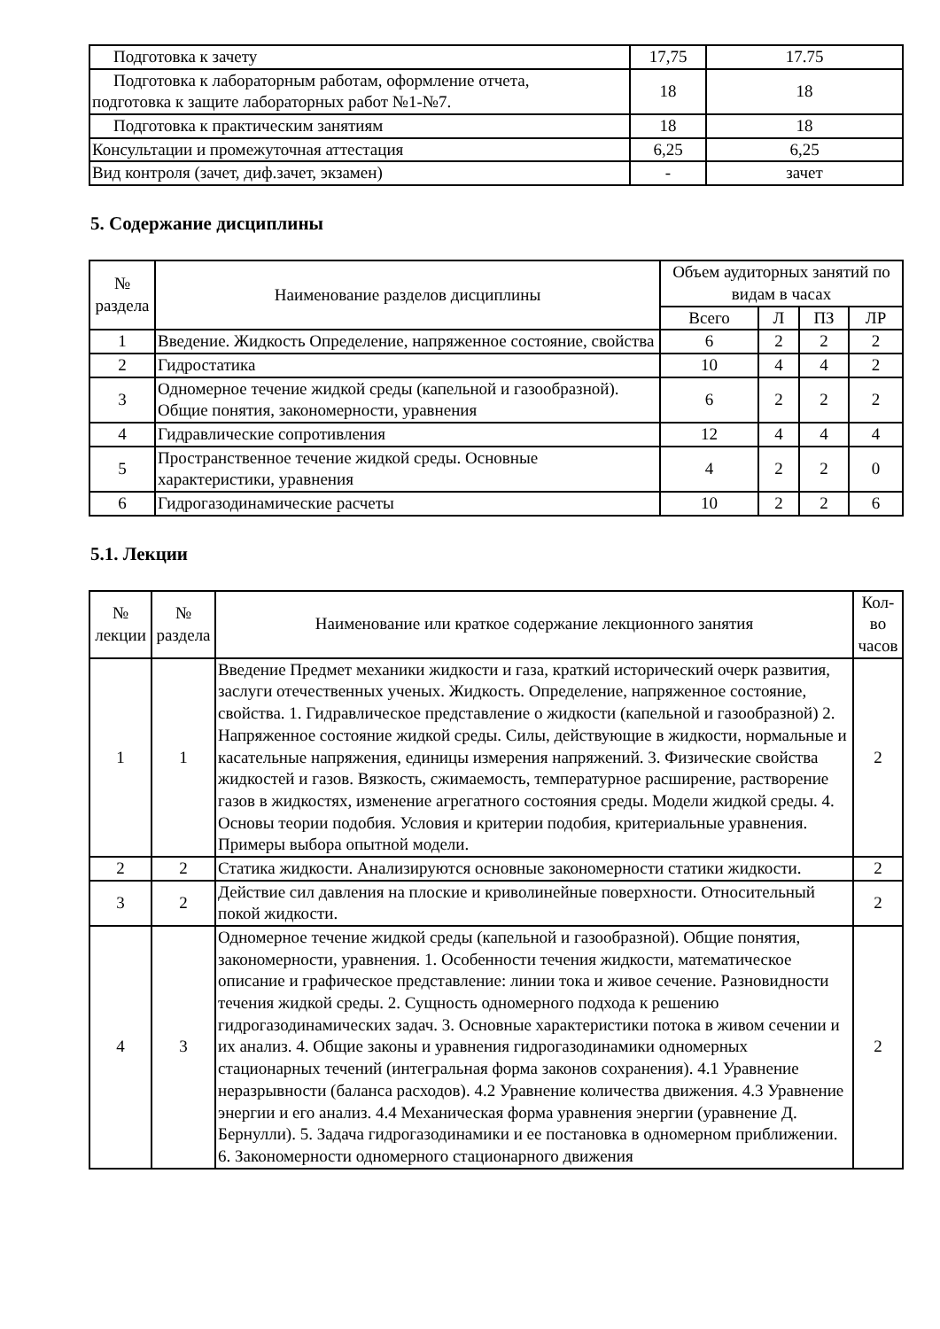| Подготовка к зачету | 17,75 | 17.75 |
| Подготовка к лабораторным работам, оформление отчета, подготовка к защите лабораторных работ №1-№7. | 18 | 18 |
| Подготовка к практическим занятиям | 18 | 18 |
| Консультации и промежуточная аттестация | 6,25 | 6,25 |
| Вид контроля (зачет, диф.зачет, экзамен) | - | зачет |
5. Содержание дисциплины
| № раздела | Наименование разделов дисциплины | Объем аудиторных занятий по видам в часах | | | |
| --- | --- | --- | --- | --- | --- |
| | | Всего | Л | ПЗ | ЛР |
| 1 | Введение. Жидкость Определение, напряженное состояние, свойства | 6 | 2 | 2 | 2 |
| 2 | Гидростатика | 10 | 4 | 4 | 2 |
| 3 | Одномерное течение жидкой среды (капельной и газообразной). Общие понятия, закономерности, уравнения | 6 | 2 | 2 | 2 |
| 4 | Гидравлические сопротивления | 12 | 4 | 4 | 4 |
| 5 | Пространственное течение жидкой среды. Основные характеристики, уравнения | 4 | 2 | 2 | 0 |
| 6 | Гидрогазодинамические расчеты | 10 | 2 | 2 | 6 |
5.1. Лекции
| № лекции | № раздела | Наименование или краткое содержание лекционного занятия | Кол- во часов |
| --- | --- | --- | --- |
| 1 | 1 | Введение Предмет механики жидкости и газа, краткий исторический очерк развития, заслуги отечественных ученых. Жидкость. Определение, напряженное состояние, свойства. 1. Гидравлическое представление о жидкости (капельной и газообразной) 2. Напряженное состояние жидкой среды. Силы, действующие в жидкости, нормальные и касательные напряжения, единицы измерения напряжений. 3. Физические свойства жидкостей и газов. Вязкость, сжимаемость, температурное расширение, растворение газов в жидкостях, изменение агрегатного состояния среды. Модели жидкой среды. 4. Основы теории подобия. Условия и критерии подобия, критериальные уравнения. Примеры выбора опытной модели. | 2 |
| 2 | 2 | Статика жидкости. Анализируются основные закономерности статики жидкости. | 2 |
| 3 | 2 | Действие сил давления на плоские и криволинейные поверхности. Относительный покой жидкости. | 2 |
| 4 | 3 | Одномерное течение жидкой среды (капельной и газообразной). Общие понятия, закономерности, уравнения. 1. Особенности течения жидкости, математическое описание и графическое представление: линии тока и живое сечение. Разновидности течения жидкой среды. 2. Сущность одномерного подхода к решению гидрогазодинамических задач. 3. Основные характеристики потока в живом сечении и их анализ. 4. Общие законы и уравнения гидрогазодинамики одномерных стационарных течений (интегральная форма законов сохранения). 4.1 Уравнение неразрывности (баланса расходов). 4.2 Уравнение количества движения. 4.3 Уравнение энергии и его анализ. 4.4 Механическая форма уравнения энергии (уравнение Д. Бернулли). 5. Задача гидрогазодинамики и ее постановка в одномерном приближении. 6. Закономерности одномерного стационарного движения | 2 |